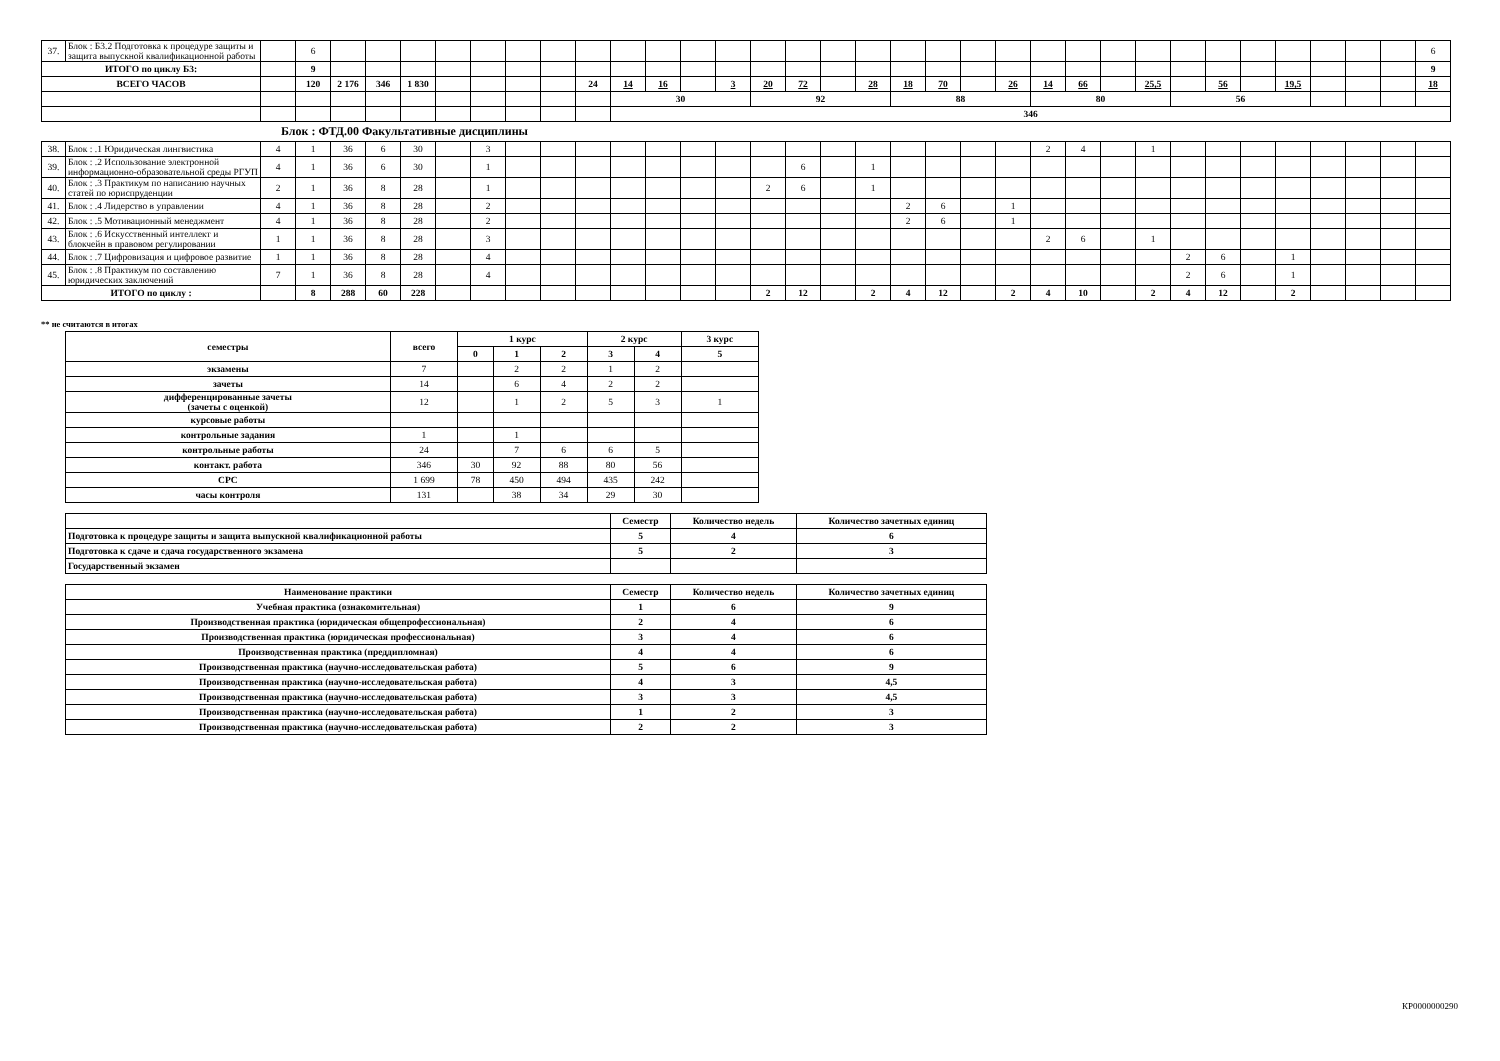| 37. | Блок : Б3.2 Подготовка к процедуре защиты и защита выпускной квалификационной работы | | 6 | | | | | | | | | | | | | | | | | | | | | | | | | | | | | | | | 6 |
| ИТОГО по циклу Б3: | | | 9 | | | | | | | | | | | | | | | | | | | | | | | | | | | | | | | | 9 |
| ВСЕГО ЧАСОВ | | | 120 | 2 176 | 346 | 1 830 | | | | | 24 | 14 | 16 | | 3 | 20 | 72 | | 28 | 18 | 70 | | 26 | 14 | 66 | | 25,5 | | 56 | | 19,5 | | | | 18 |
| | | | | | | | | | | | | 30 | | | | 92 | | | | 88 | | | | 80 | | | | 56 | | | | | | | |
| | | | | | | | | | | | | 346 | | | | | | | | | | | | | | | | | | | | | | | |
Блок : ФТД.00 Факультативные дисциплины
| 38. | Блок : .1 Юридическая лингвистика | 4 | 1 | 36 | 6 | 30 | | 3 | | | | | | | | | | | | | | | | 2 | 4 | | 1 | | | | | | | | |
| 39. | Блок : .2 Использование электронной информационно-образовательной среды РГУП | 4 | 1 | 36 | 6 | 30 | | 1 | | | | | | | | | 6 | | 1 | | | | | | | | | | | | | | | | |
| 40. | Блок : .3 Практикум по написанию научных статей по юриспруденции | 2 | 1 | 36 | 8 | 28 | | 1 | | | | | | | | 2 | 6 | | 1 | | | | | | | | | | | | | | | | |
| 41. | Блок : .4 Лидерство в управлении | 4 | 1 | 36 | 8 | 28 | | 2 | | | | | | | | | | | | 2 | 6 | | 1 | | | | | | | | | | | | |
| 42. | Блок : .5 Мотивационный менеджмент | 4 | 1 | 36 | 8 | 28 | | 2 | | | | | | | | | | | | 2 | 6 | | 1 | | | | | | | | | | | | |
| 43. | Блок : .6 Искусственный интеллект и блокчейн в правовом регулировании | 1 | 1 | 36 | 8 | 28 | | 3 | | | | | | | | | | | | | | | | 2 | 6 | | 1 | | | | | | | | |
| 44. | Блок : .7 Цифровизация и цифровое развитие | 1 | 1 | 36 | 8 | 28 | | 4 | | | | | | | | | | | | | | | | | | | | 2 | 6 | | 1 | | | | |
| 45. | Блок : .8 Практикум по составлению юридических заключений | 7 | 1 | 36 | 8 | 28 | | 4 | | | | | | | | | | | | | | | | | | | | 2 | 6 | | 1 | | | | |
| ИТОГО по циклу : | | | 8 | 288 | 60 | 228 | | | | | | | | | | 2 | 12 | | 2 | 4 | 12 | | 2 | 4 | 10 | | 2 | 4 | 12 | | 2 | | | | |
** не считаются в итогах
| семестры | всего | 1 курс | | | 2 курс | | 3 курс |
| --- | --- | --- | --- | --- | --- | --- | --- |
| | | 0 | 1 | 2 | 3 | 4 | 5 |
| экзамены | 7 | | 2 | 2 | 1 | 2 | |
| зачеты | 14 | | 6 | 4 | 2 | 2 | |
| дифференцированные зачеты (зачеты с оценкой) | 12 | | 1 | 2 | 5 | 3 | 1 |
| курсовые работы | | | | | | | |
| контрольные задания | 1 | | 1 | | | | |
| контрольные работы | 24 | | 7 | 6 | 6 | 5 | |
| контакт. работа | 346 | 30 | 92 | 88 | 80 | 56 | |
| СРС | 1 699 | 78 | 450 | 494 | 435 | 242 | |
| часы контроля | 131 | | 38 | 34 | 29 | 30 | |
| | Семестр | Количество недель | Количество зачетных единиц |
| --- | --- | --- | --- |
| Подготовка к процедуре защиты и защита выпускной квалификационной работы | 5 | 4 | 6 |
| Подготовка к сдаче и сдача государственного экзамена | 5 | 2 | 3 |
| Государственный экзамен | | | |
| Наименование практики | Семестр | Количество недель | Количество зачетных единиц |
| --- | --- | --- | --- |
| Учебная практика (ознакомительная) | 1 | 6 | 9 |
| Производственная практика (юридическая общепрофессиональная) | 2 | 4 | 6 |
| Производственная практика (юридическая профессиональная) | 3 | 4 | 6 |
| Производственная практика (преддипломная) | 4 | 4 | 6 |
| Производственная практика (научно-исследовательская работа) | 5 | 6 | 9 |
| Производственная практика (научно-исследовательская работа) | 4 | 3 | 4,5 |
| Производственная практика (научно-исследовательская работа) | 3 | 3 | 4,5 |
| Производственная практика (научно-исследовательская работа) | 1 | 2 | 3 |
| Производственная практика (научно-исследовательская работа) | 2 | 2 | 3 |
КР0000000290